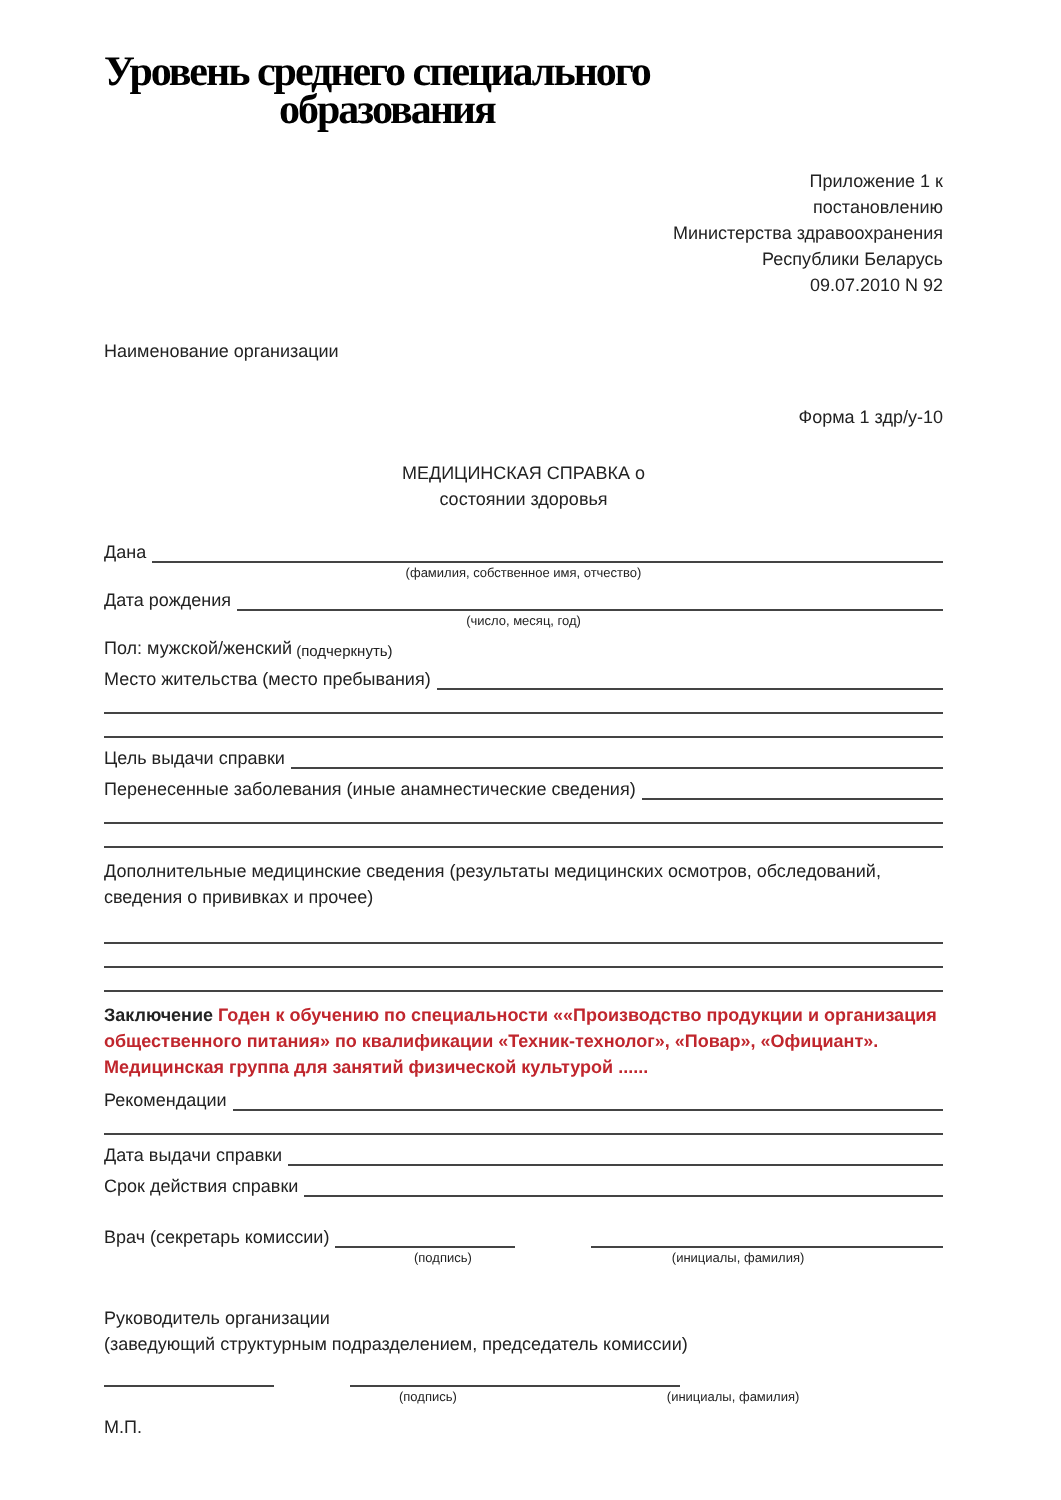Уровень среднего специального
образования
Приложение 1 к
постановлению
Министерства здравоохранения
Республики Беларусь
09.07.2010 N 92
Наименование организации
Форма 1 здр/у-10
МЕДИЦИНСКАЯ СПРАВКА о
состоянии здоровья
Дана
(фамилия, собственное имя, отчество)
Дата рождения
(число, месяц, год)
Пол: мужской/женский (подчеркнуть)
Место жительства (место пребывания)
Цель выдачи справки
Перенесенные заболевания (иные анамнестические сведения)
Дополнительные медицинские сведения (результаты медицинских осмотров, обследований, сведения о прививках и прочее)
Заключение Годен к обучению по специальности ««Производство продукции и организация общественного питания» по квалификации «Техник-технолог», «Повар», «Официант».
Медицинская группа для занятий физической культурой ......
Рекомендации
Дата выдачи справки
Срок действия справки
Врач (секретарь комиссии)
(подпись) (инициалы, фамилия)
Руководитель организации
(заведующий структурным подразделением, председатель комиссии)
(подпись) (инициалы, фамилия)
М.П.